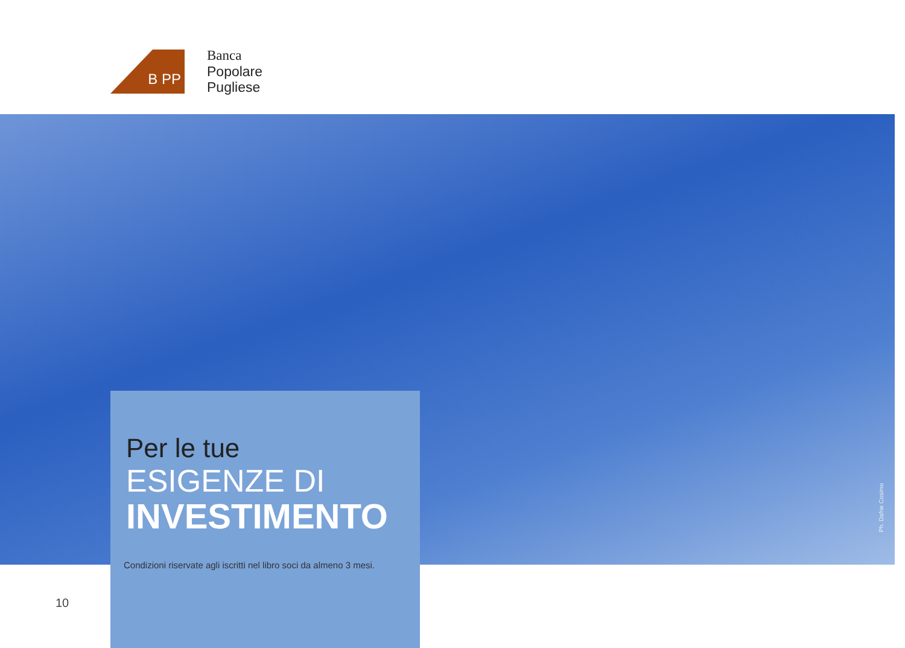B PP
Banca
Popolare
Pugliese
Ph. Dafne Cosimo
Per le tue
ESIGENZE DI
INVESTIMENTO
Condizioni riservate agli iscritti nel libro soci da almeno 3 mesi.
10